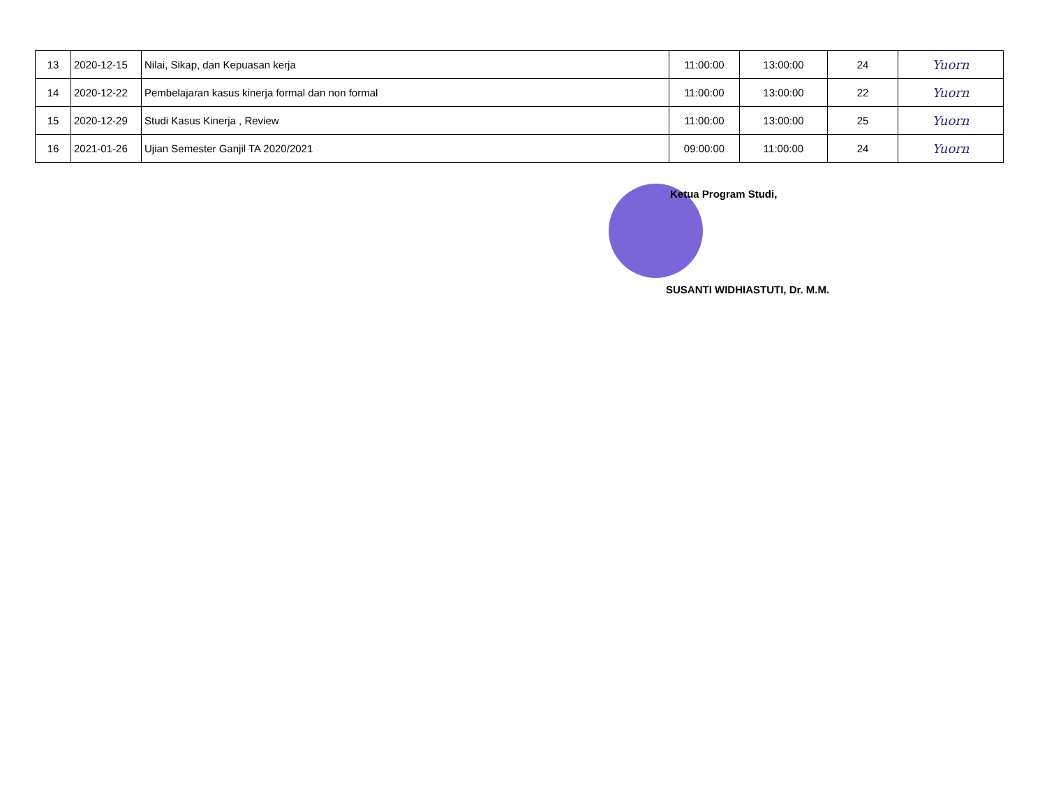| 13 | 2020-12-15 | Nilai, Sikap, dan Kepuasan kerja | 11:00:00 | 13:00:00 | 24 | Yuorn |
| 14 | 2020-12-22 | Pembelajaran kasus kinerja formal dan non formal | 11:00:00 | 13:00:00 | 22 | Yuorn |
| 15 | 2020-12-29 | Studi Kasus Kinerja , Review | 11:00:00 | 13:00:00 | 25 | Yuorn |
| 16 | 2021-01-26 | Ujian Semester Ganjil TA 2020/2021 | 09:00:00 | 11:00:00 | 24 | Yuorn |
Ketua Program Studi,
SUSANTI WIDHIASTUTI, Dr. M.M.